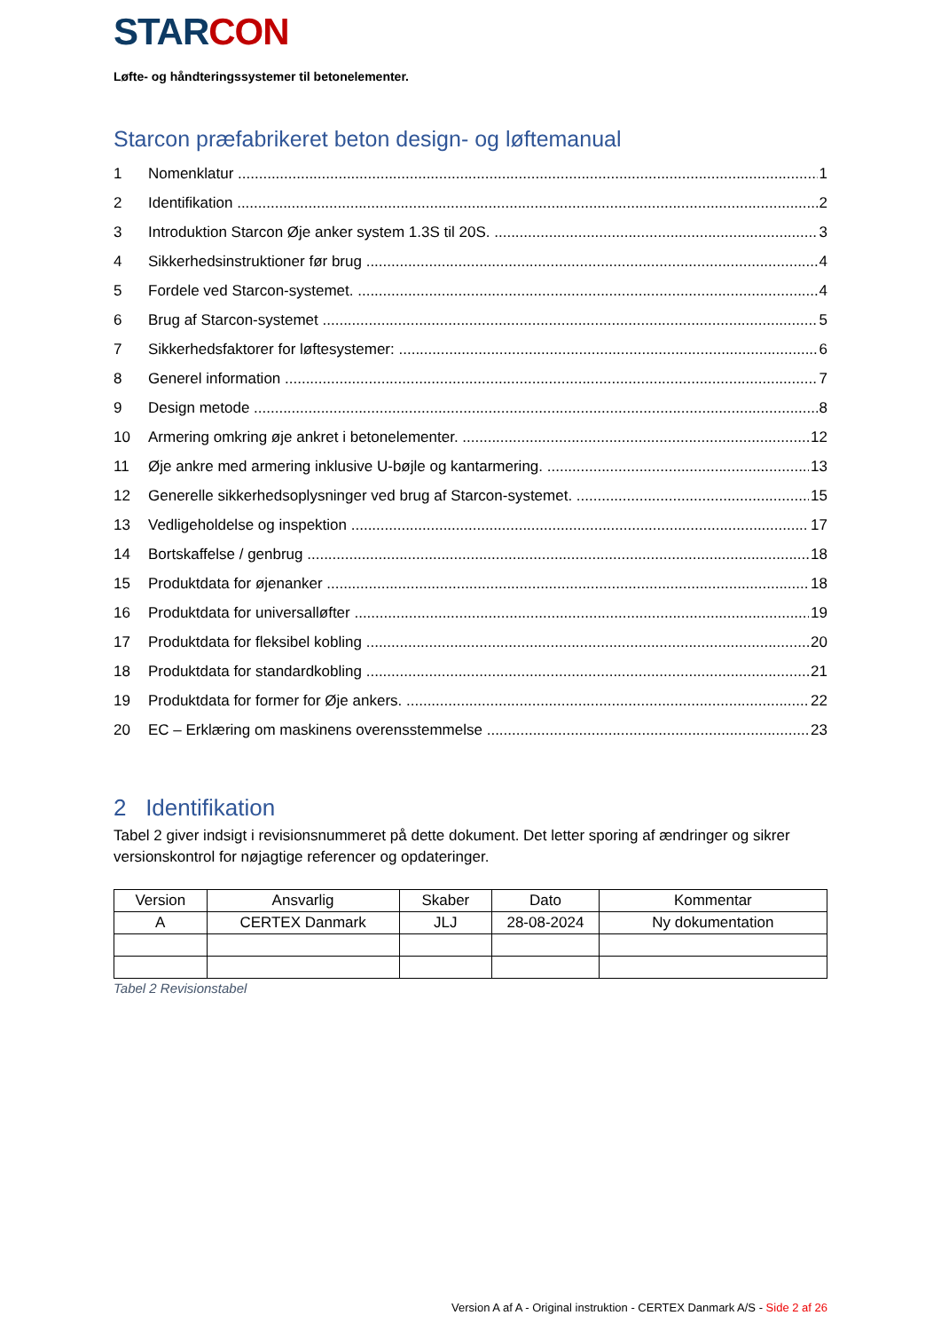STARCON
Løfte- og håndteringssystemer til betonelementer.
Starcon præfabrikeret beton design- og løftemanual
1 Nomenklatur 1
2 Identifikation 2
3 Introduktion Starcon Øje anker system 1.3S til 20S. 3
4 Sikkerhedsinstruktioner før brug 4
5 Fordele ved Starcon-systemet. 4
6 Brug af Starcon-systemet 5
7 Sikkerhedsfaktorer for løftesystemer: 6
8 Generel information 7
9 Design metode 8
10 Armering omkring øje ankret i betonelementer. 12
11 Øje ankre med armering inklusive U-bøjle og kantarmering. 13
12 Generelle sikkerhedsoplysninger ved brug af Starcon-systemet. 15
13 Vedligeholdelse og inspektion 17
14 Bortskaffelse / genbrug 18
15 Produktdata for øjenanker 18
16 Produktdata for universalløfter 19
17 Produktdata for fleksibel kobling 20
18 Produktdata for standardkobling 21
19 Produktdata for former for Øje ankers. 22
20 EC – Erklæring om maskinens overensstemmelse 23
2 Identifikation
Tabel 2 giver indsigt i revisionsnummeret på dette dokument. Det letter sporing af ændringer og sikrer versionskontrol for nøjagtige referencer og opdateringer.
| Version | Ansvarlig | Skaber | Dato | Kommentar |
| --- | --- | --- | --- | --- |
| A | CERTEX Danmark | JLJ | 28-08-2024 | Ny dokumentation |
Tabel 2 Revisionstabel
Version A af A - Original instruktion - CERTEX Danmark A/S - Side 2 af 26